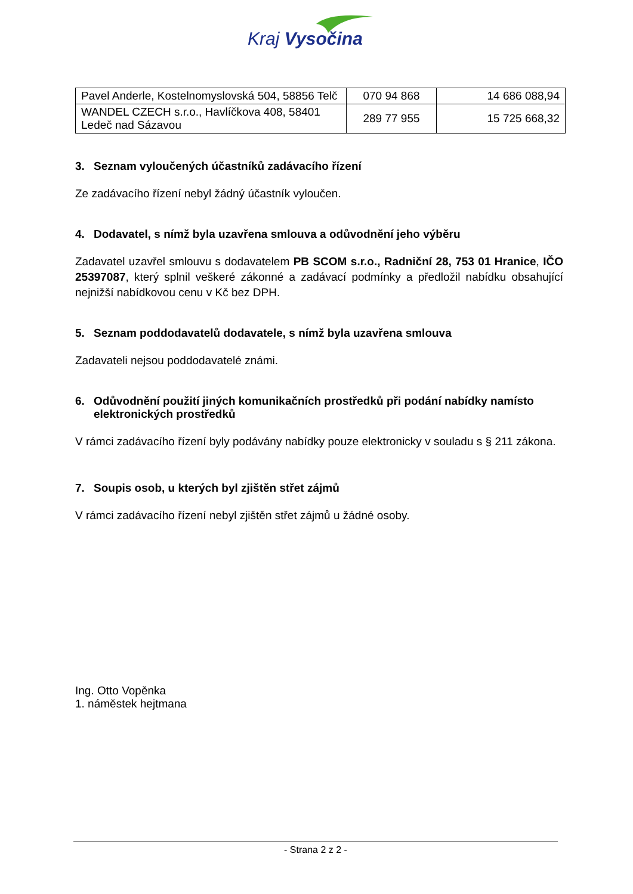Kraj Vysočina
| Pavel Anderle, Kostelnomyslovská 504, 58856 Telč | 070 94 868 | 14 686 088,94 |
| WANDEL CZECH s.r.o., Havlíčkova 408, 58401 Ledeč nad Sázavou | 289 77 955 | 15 725 668,32 |
3. Seznam vyloučených účastníků zadávacího řízení
Ze zadávacího řízení nebyl žádný účastník vyloučen.
4. Dodavatel, s nímž byla uzavřena smlouva a odůvodnění jeho výběru
Zadavatel uzavřel smlouvu s dodavatelem PB SCOM s.r.o., Radniční 28, 753 01 Hranice, IČO 25397087, který splnil veškeré zákonné a zadávací podmínky a předložil nabídku obsahující nejnižší nabídkovou cenu v Kč bez DPH.
5. Seznam poddodavatelů dodavatele, s nímž byla uzavřena smlouva
Zadavateli nejsou poddodavatelé známi.
6. Odůvodnění použití jiných komunikačních prostředků při podání nabídky namísto elektronických prostředků
V rámci zadávacího řízení byly podávány nabídky pouze elektronicky v souladu s § 211 zákona.
7. Soupis osob, u kterých byl zjištěn střet zájmů
V rámci zadávacího řízení nebyl zjištěn střet zájmů u žádné osoby.
Ing. Otto Vopěnka
1. náměstek hejtmana
- Strana 2 z 2 -